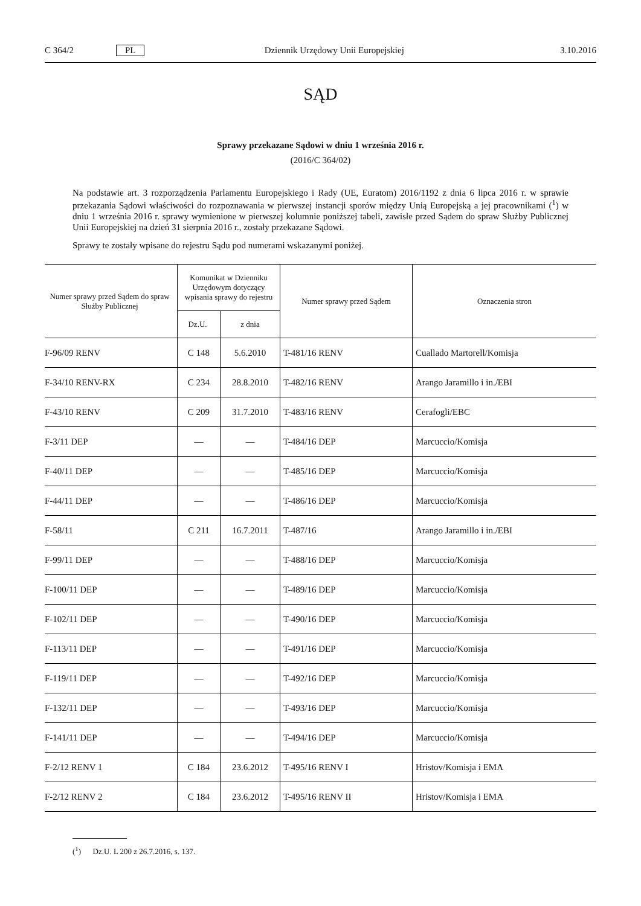C 364/2 PL Dziennik Urzędowy Unii Europejskiej 3.10.2016
SĄD
Sprawy przekazane Sądowi w dniu 1 września 2016 r.
(2016/C 364/02)
Na podstawie art. 3 rozporządzenia Parlamentu Europejskiego i Rady (UE, Euratom) 2016/1192 z dnia 6 lipca 2016 r. w sprawie przekazania Sądowi właściwości do rozpoznawania w pierwszej instancji sporów między Unią Europejską a jej pracownikami (<sup>1</sup>) w dniu 1 września 2016 r. sprawy wymienione w pierwszej kolumnie poniższej tabeli, zawisłe przed Sądem do spraw Służby Publicznej Unii Europejskiej na dzień 31 sierpnia 2016 r., zostały przekazane Sądowi.
Sprawy te zostały wpisane do rejestru Sądu pod numerami wskazanymi poniżej.
| Numer sprawy przed Sądem do spraw Służby Publicznej | Komunikat w Dzienniku Urzędowym dotyczący wpisania sprawy do rejestru | | Numer sprawy przed Sądem | Oznaczenia stron |
| --- | --- | --- | --- | --- |
| | Dz.U. | z dnia | | |
| F-96/09 RENV | C 148 | 5.6.2010 | T-481/16 RENV | Cuallado Martorell/Komisja |
| F-34/10 RENV-RX | C 234 | 28.8.2010 | T-482/16 RENV | Arango Jaramillo i in./EBI |
| F-43/10 RENV | C 209 | 31.7.2010 | T-483/16 RENV | Cerafogli/EBC |
| F-3/11 DEP | — | — | T-484/16 DEP | Marcuccio/Komisja |
| F-40/11 DEP | — | — | T-485/16 DEP | Marcuccio/Komisja |
| F-44/11 DEP | — | — | T-486/16 DEP | Marcuccio/Komisja |
| F-58/11 | C 211 | 16.7.2011 | T-487/16 | Arango Jaramillo i in./EBI |
| F-99/11 DEP | — | — | T-488/16 DEP | Marcuccio/Komisja |
| F-100/11 DEP | — | — | T-489/16 DEP | Marcuccio/Komisja |
| F-102/11 DEP | — | — | T-490/16 DEP | Marcuccio/Komisja |
| F-113/11 DEP | — | — | T-491/16 DEP | Marcuccio/Komisja |
| F-119/11 DEP | — | — | T-492/16 DEP | Marcuccio/Komisja |
| F-132/11 DEP | — | — | T-493/16 DEP | Marcuccio/Komisja |
| F-141/11 DEP | — | — | T-494/16 DEP | Marcuccio/Komisja |
| F-2/12 RENV 1 | C 184 | 23.6.2012 | T-495/16 RENV I | Hristov/Komisja i EMA |
| F-2/12 RENV 2 | C 184 | 23.6.2012 | T-495/16 RENV II | Hristov/Komisja i EMA |
(<sup>1</sup>) Dz.U. L 200 z 26.7.2016, s. 137.